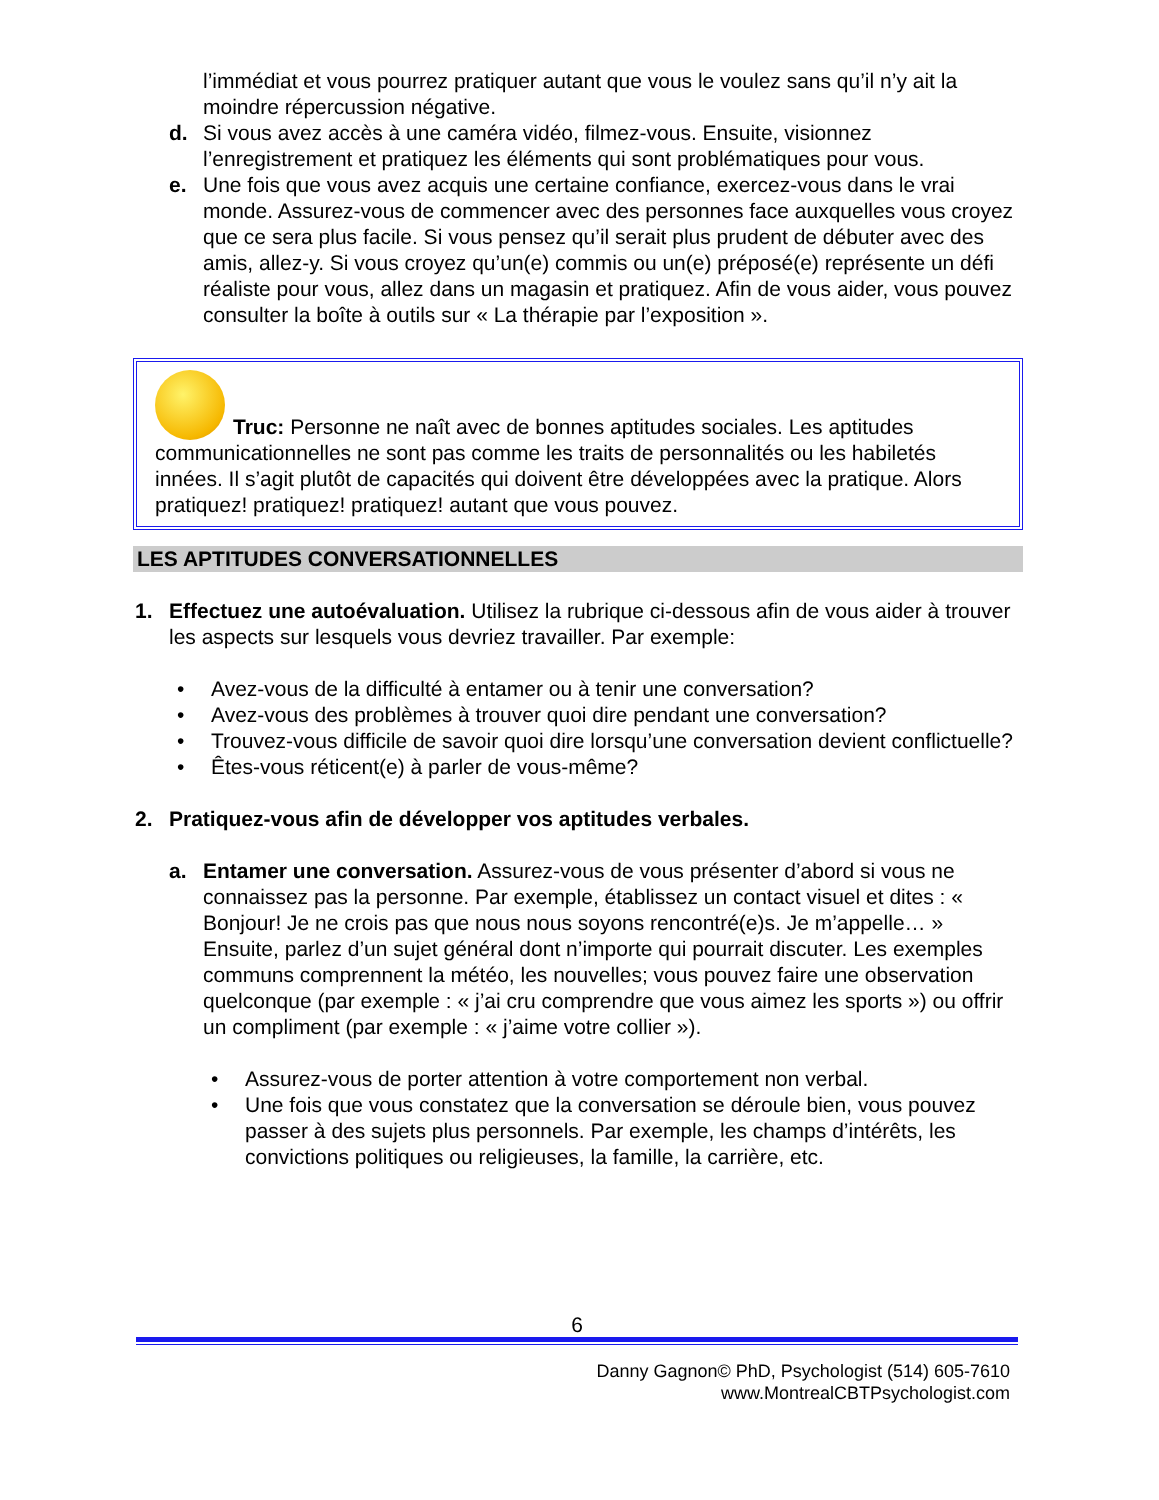l’immédiat et vous pourrez pratiquer autant que vous le voulez sans qu’il n’y ait la moindre répercussion négative.
d. Si vous avez accès à une caméra vidéo, filmez-vous. Ensuite, visionnez l’enregistrement et pratiquez les éléments qui sont problématiques pour vous.
e. Une fois que vous avez acquis une certaine confiance, exercez-vous dans le vrai monde. Assurez-vous de commencer avec des personnes face auxquelles vous croyez que ce sera plus facile. Si vous pensez qu’il serait plus prudent de débuter avec des amis, allez-y. Si vous croyez qu’un(e) commis ou un(e) préposé(e) représente un défi réaliste pour vous, allez dans un magasin et pratiquez. Afin de vous aider, vous pouvez consulter la boîte à outils sur « La thérapie par l’exposition ».
Truc: Personne ne naît avec de bonnes aptitudes sociales. Les aptitudes communicationnelles ne sont pas comme les traits de personnalités ou les habiletés innées. Il s’agit plutôt de capacités qui doivent être développées avec la pratique. Alors pratiquez! pratiquez! pratiquez! autant que vous pouvez.
LES APTITUDES CONVERSATIONNELLES
1. Effectuez une autoévaluation. Utilisez la rubrique ci-dessous afin de vous aider à trouver les aspects sur lesquels vous devriez travailler. Par exemple:
• Avez-vous de la difficulté à entamer ou à tenir une conversation?
• Avez-vous des problèmes à trouver quoi dire pendant une conversation?
• Trouvez-vous difficile de savoir quoi dire lorsqu’une conversation devient conflictuelle?
• Êtes-vous réticent(e) à parler de vous-même?
2. Pratiquez-vous afin de développer vos aptitudes verbales.
a. Entamer une conversation. Assurez-vous de vous présenter d’abord si vous ne connaissez pas la personne. Par exemple, établissez un contact visuel et dites : « Bonjour! Je ne crois pas que nous nous soyons rencontré(e)s. Je m’appelle… » Ensuite, parlez d’un sujet général dont n’importe qui pourrait discuter. Les exemples communs comprennent la météo, les nouvelles; vous pouvez faire une observation quelconque (par exemple : « j’ai cru comprendre que vous aimez les sports ») ou offrir un compliment (par exemple : « j’aime votre collier »).
• Assurez-vous de porter attention à votre comportement non verbal.
• Une fois que vous constatez que la conversation se déroule bien, vous pouvez passer à des sujets plus personnels. Par exemple, les champs d’intérêts, les convictions politiques ou religieuses, la famille, la carrière, etc.
6
Danny Gagnon© PhD, Psychologist (514) 605-7610
www.MontrealCBTPsychologist.com